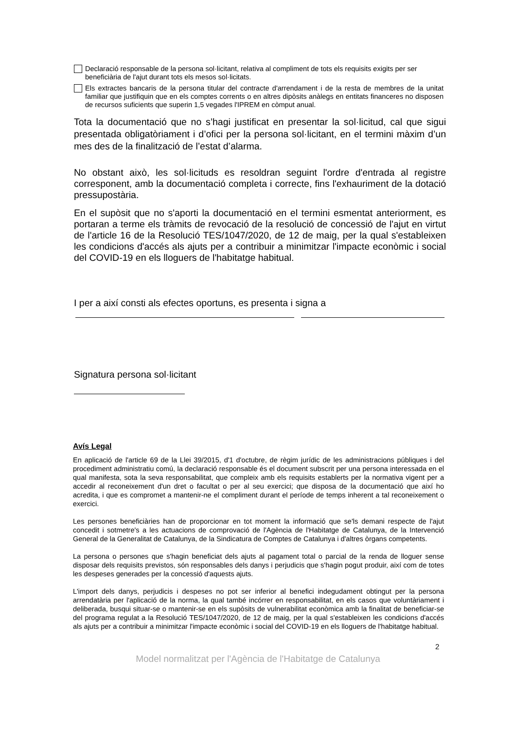Declaració responsable de la persona sol·licitant, relativa al compliment de tots els requisits exigits per ser beneficiària de l'ajut durant tots els mesos sol·licitats.
Els extractes bancaris de la persona titular del contracte d'arrendament i de la resta de membres de la unitat familiar que justifiquin que en els comptes corrents o en altres dipòsits anàlegs en entitats financeres no disposen de recursos suficients que superin 1,5 vegades l'IPREM en còmput anual.
Tota la documentació que no s’hagi justificat en presentar la sol·licitud, cal que sigui presentada obligatòriament i d’ofici per la persona sol·licitant, en el termini màxim d’un mes des de la finalització de l’estat d’alarma.
No obstant això, les sol·licituds es resoldran seguint l'ordre d'entrada al registre corresponent, amb la documentació completa i correcte, fins l'exhauriment de la dotació pressupostària.
En el supòsit que no s'aporti la documentació en el termini esmentat anteriorment, es portaran a terme els tràmits de revocació de la resolució de concessió de l'ajut en virtut de l'article 16 de la Resolució TES/1047/2020, de 12 de maig, per la qual s'estableixen les condicions d'accés als ajuts per a contribuir a minimitzar l'impacte econòmic i social del COVID-19 en els lloguers de l'habitatge habitual.
I per a així consti als efectes oportuns, es presenta i signa a
Signatura persona sol·licitant
Avís Legal
En aplicació de l'article 69 de la Llei 39/2015, d'1 d'octubre, de règim jurídic de les administracions públiques i del procediment administratiu comú, la declaració responsable és el document subscrit per una persona interessada en el qual manifesta, sota la seva responsabilitat, que compleix amb els requisits establerts per la normativa vigent per a accedir al reconeixement d'un dret o facultat o per al seu exercici; que disposa de la documentació que així ho acredita, i que es compromet a mantenir-ne el compliment durant el període de temps inherent a tal reconeixement o exercici.
Les persones beneficiàries han de proporcionar en tot moment la informació que se'ls demani respecte de l'ajut concedit i sotmetre's a les actuacions de comprovació de l'Agència de l'Habitatge de Catalunya, de la Intervenció General de la Generalitat de Catalunya, de la Sindicatura de Comptes de Catalunya i d'altres òrgans competents.
La persona o persones que s'hagin beneficiat dels ajuts al pagament total o parcial de la renda de lloguer sense disposar dels requisits previstos, són responsables dels danys i perjudicis que s'hagin pogut produir, així com de totes les despeses generades per la concessió d'aquests ajuts.
L'import dels danys, perjudicis i despeses no pot ser inferior al benefici indegudament obtingut per la persona arrendatària per l'aplicació de la norma, la qual també incórrer en responsabilitat, en els casos que voluntàriament i deliberada, busqui situar-se o mantenir-se en els supòsits de vulnerabilitat econòmica amb la finalitat de beneficiar-se del programa regulat a la Resolució TES/1047/2020, de 12 de maig, per la qual s'estableixen les condicions d'accés als ajuts per a contribuir a minimitzar l'impacte econòmic i social del COVID-19 en els lloguers de l'habitatge habitual.
2
Model normalitzat per l'Agència de l'Habitatge de Catalunya